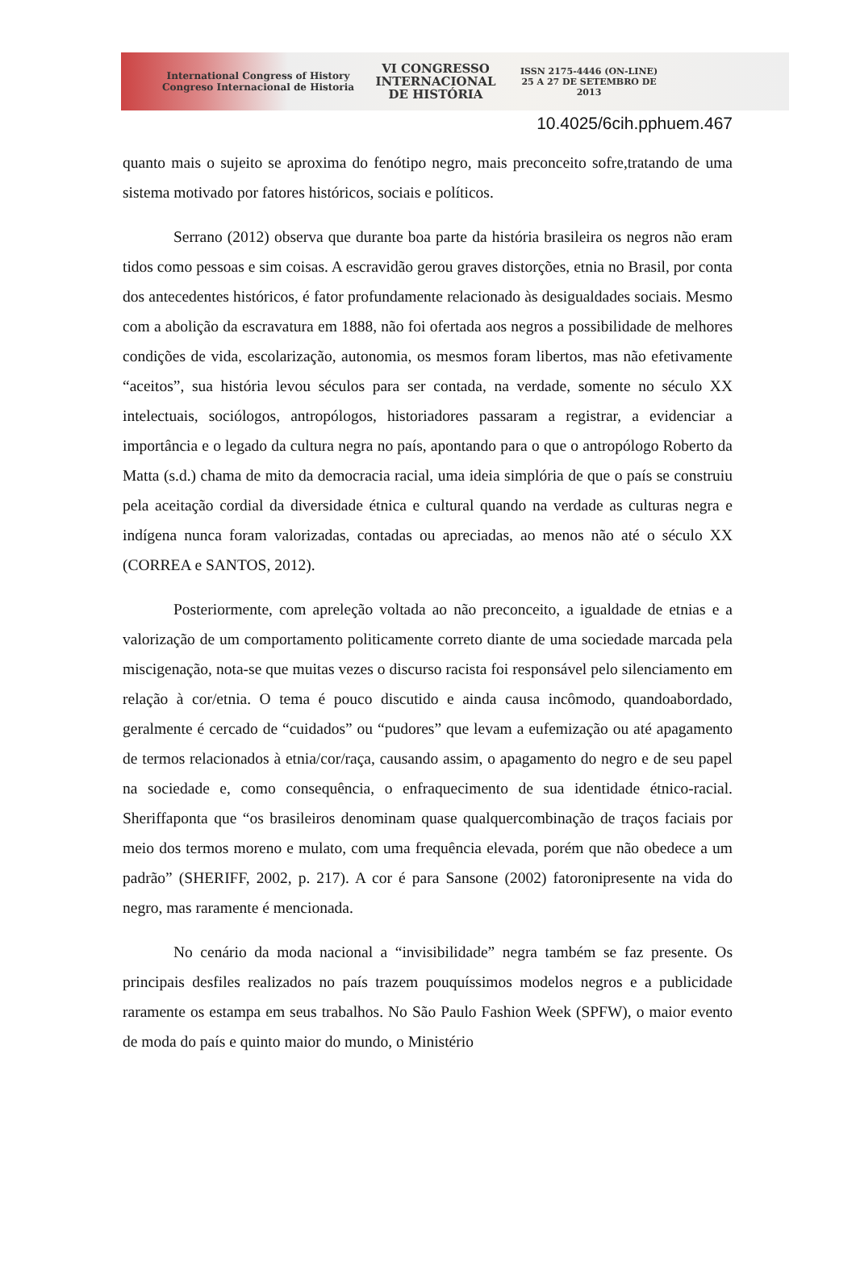International Congress of History
Congreso Internacional de Historia
VI CONGRESSO
INTERNACIONAL
DE HISTÓRIA
ISSN 2175-4446 (ON-LINE)
25 A 27 DE SETEMBRO DE 2013
10.4025/6cih.pphuem.467
quanto mais o sujeito se aproxima do fenótipo negro, mais preconceito sofre,tratando de uma sistema motivado por fatores históricos, sociais e políticos.
Serrano (2012) observa que durante boa parte da história brasileira os negros não eram tidos como pessoas e sim coisas. A escravidão gerou graves distorções, etnia no Brasil, por conta dos antecedentes históricos, é fator profundamente relacionado às desigualdades sociais. Mesmo com a abolição da escravatura em 1888, não foi ofertada aos negros a possibilidade de melhores condições de vida, escolarização, autonomia, os mesmos foram libertos, mas não efetivamente “aceitos”, sua história levou séculos para ser contada, na verdade, somente no século XX intelectuais, sociólogos, antropólogos, historiadores passaram a registrar, a evidenciar a importância e o legado da cultura negra no país, apontando para o que o antropólogo Roberto da Matta (s.d.) chama de mito da democracia racial, uma ideia simplória de que o país se construiu pela aceitação cordial da diversidade étnica e cultural quando na verdade as culturas negra e indígena nunca foram valorizadas, contadas ou apreciadas, ao menos não até o século XX (CORREA e SANTOS, 2012).
Posteriormente, com apreleção voltada ao não preconceito, a igualdade de etnias e a valorização de um comportamento politicamente correto diante de uma sociedade marcada pela miscigenação, nota-se que muitas vezes o discurso racista foi responsável pelo silenciamento em relação à cor/etnia. O tema é pouco discutido e ainda causa incômodo, quandoabordado, geralmente é cercado de “cuidados” ou “pudores” que levam a eufemização ou até apagamento de termos relacionados à etnia/cor/raça, causando assim, o apagamento do negro e de seu papel na sociedade e, como consequência, o enfraquecimento de sua identidade étnico-racial. Sheriffaponta que “os brasileiros denominam quase qualquercombinação de traços faciais por meio dos termos moreno e mulato, com uma frequência elevada, porém que não obedece a um padrão” (SHERIFF, 2002, p. 217). A cor é para Sansone (2002) fatoronipresente na vida do negro, mas raramente é mencionada.
No cenário da moda nacional a “invisibilidade” negra também se faz presente. Os principais desfiles realizados no país trazem pouquíssimos modelos negros e a publicidade raramente os estampa em seus trabalhos. No São Paulo Fashion Week (SPFW), o maior evento de moda do país e quinto maior do mundo, o Ministério